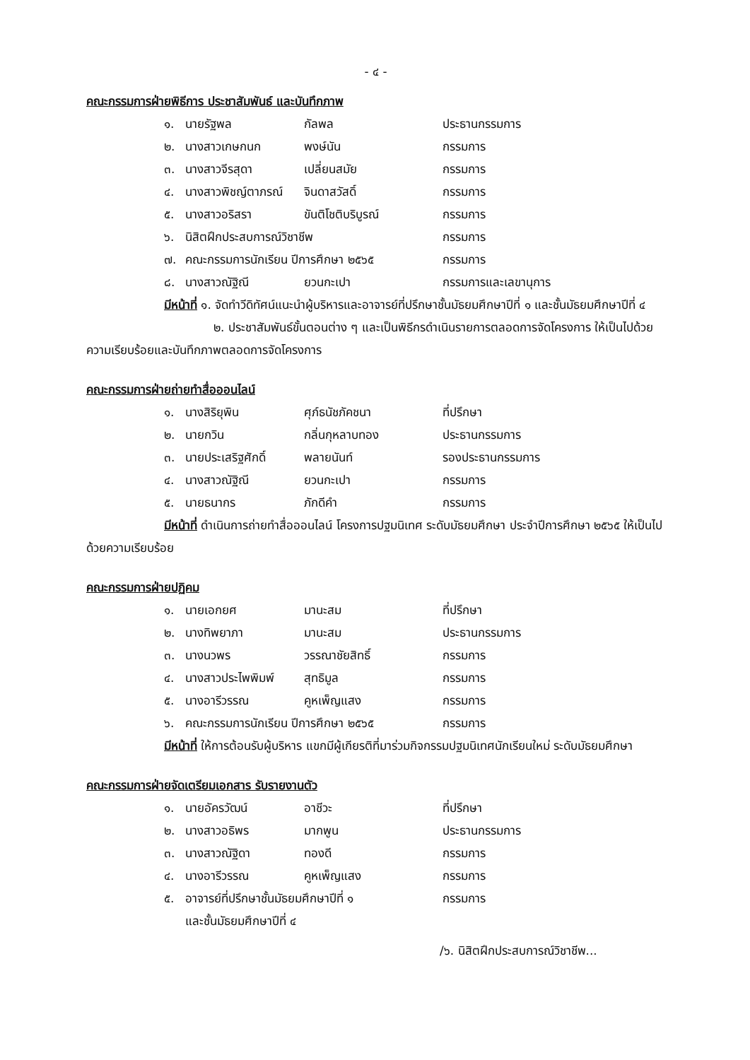- ๔ -
คณะกรรมการฝ่ายพิธีการ ประชาสัมพันธ์ และบันทึกภาพ
| ๑. | นายรัฐพล | กัลพล | ประธานกรรมการ |
| ๒. | นางสาวเกษกนก | พงษ์นัน | กรรมการ |
| ๓. | นางสาวจีรสุดา | เปลี่ยนสมัย | กรรมการ |
| ๔. | นางสาวพิชญ์ตาภรณ์ | จินดาสวัสดิ์ | กรรมการ |
| ๕. | นางสาวอริสรา | ขันติโชติบริบูรณ์ | กรรมการ |
| ๖. | นิสิตฝึกประสบการณ์วิชาชีพ | | กรรมการ |
| ๗. | คณะกรรมการนักเรียน ปีการศึกษา ๒๕๖๕ | | กรรมการ |
| ๘. | นางสาวณัฐิณี | ยวนกะเปา | กรรมการและเลขานุการ |
มีหน้าที่ ๑. จัดทำวีดิทัศน์แนะนำผู้บริหารและอาจารย์ที่ปรึกษาชั้นมัธยมศึกษาปีที่ ๑ และชั้นมัธยมศึกษาปีที่ ๔
๒. ประชาสัมพันธ์ขั้นตอนต่าง ๆ และเป็นพิธีกรดำเนินรายการตลอดการจัดโครงการ ให้เป็นไปด้วยความเรียบร้อยและบันทึกภาพตลอดการจัดโครงการ
คณะกรรมการฝ่ายถ่ายทำสื่อออนไลน์
| ๑. | นางสิริยุพิน | ศุภ์ธนัชภัคชนา | ที่ปรึกษา |
| ๒. | นายกวิน | กลิ่นกุหลาบทอง | ประธานกรรมการ |
| ๓. | นายประเสริฐศักดิ์ | พลายนันท์ | รองประธานกรรมการ |
| ๔. | นางสาวณัฐิณี | ยวนกะเปา | กรรมการ |
| ๕. | นายธนากร | ภักดีคำ | กรรมการ |
มีหน้าที่ ดำเนินการถ่ายทำสื่อออนไลน์ โครงการปฐมนิเทศ ระดับมัธยมศึกษา ประจำปีการศึกษา ๒๕๖๕ ให้เป็นไปด้วยความเรียบร้อย
คณะกรรมการฝ่ายปฏิคม
| ๑. | นายเอกยศ | มานะสม | ที่ปรึกษา |
| ๒. | นางทิพยาภา | มานะสม | ประธานกรรมการ |
| ๓. | นางนวพร | วรรณาชัยสิทธิ์ | กรรมการ |
| ๔. | นางสาวประไพพิมพ์ | สุทธิมูล | กรรมการ |
| ๕. | นางอารีวรรณ | คูหเพ็ญแสง | กรรมการ |
| ๖. | คณะกรรมการนักเรียน ปีการศึกษา ๒๕๖๕ | | กรรมการ |
มีหน้าที่ ให้การต้อนรับผู้บริหาร แขกมีผู้เกียรติที่มาร่วมกิจกรรมปฐมนิเทศนักเรียนใหม่ ระดับมัธยมศึกษา
คณะกรรมการฝ่ายจัดเตรียมเอกสาร รับรายงานตัว
| ๑. | นายอัครวัฒน์ | อาชีวะ | ที่ปรึกษา |
| ๒. | นางสาวอธิพร | มากพูน | ประธานกรรมการ |
| ๓. | นางสาวณัฐิดา | ทองดี | กรรมการ |
| ๔. | นางอารีวรรณ | คูหเพ็ญแสง | กรรมการ |
| ๕. | อาจารย์ที่ปรึกษาชั้นมัธยมศึกษาปีที่ ๑ และชั้นมัธยมศึกษาปีที่ ๔ | | กรรมการ |
/๖. นิสิตฝึกประสบการณ์วิชาชีพ...